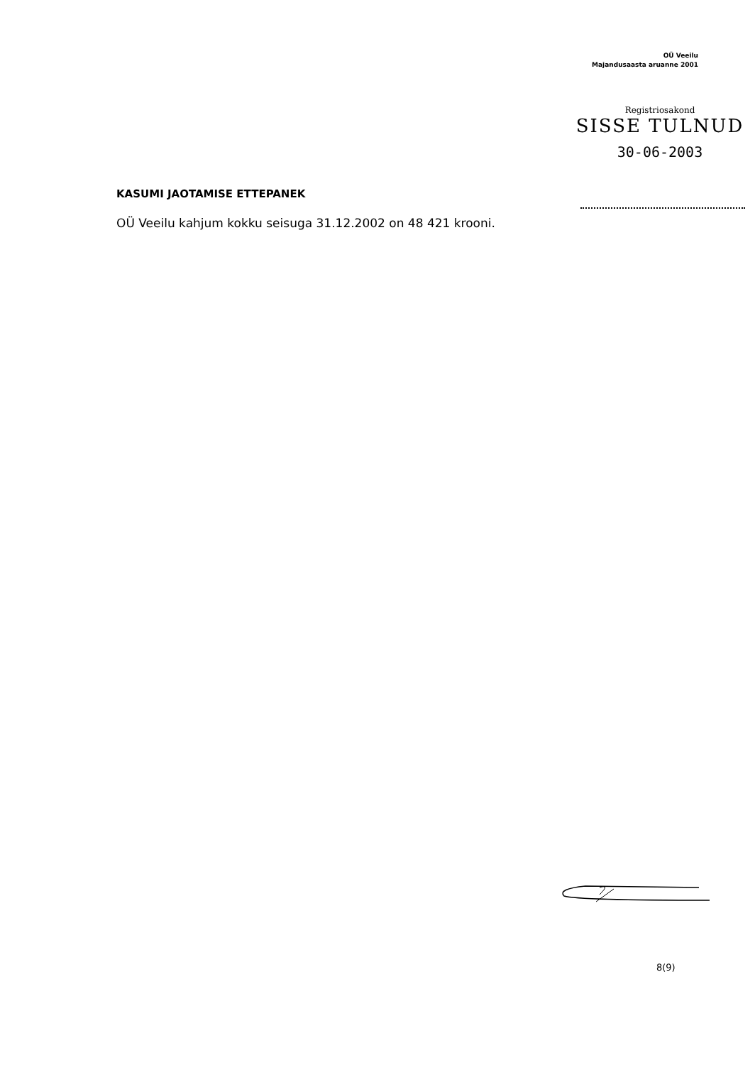OÜ Veeilu
Majandusaasta aruanne 2001
Registriosakond
SISSE TULNUD
30-06-2003
KASUMI JAOTAMISE ETTEPANEK
OÜ Veeilu kahjum kokku seisuga 31.12.2002 on 48 421 krooni.
8(9)